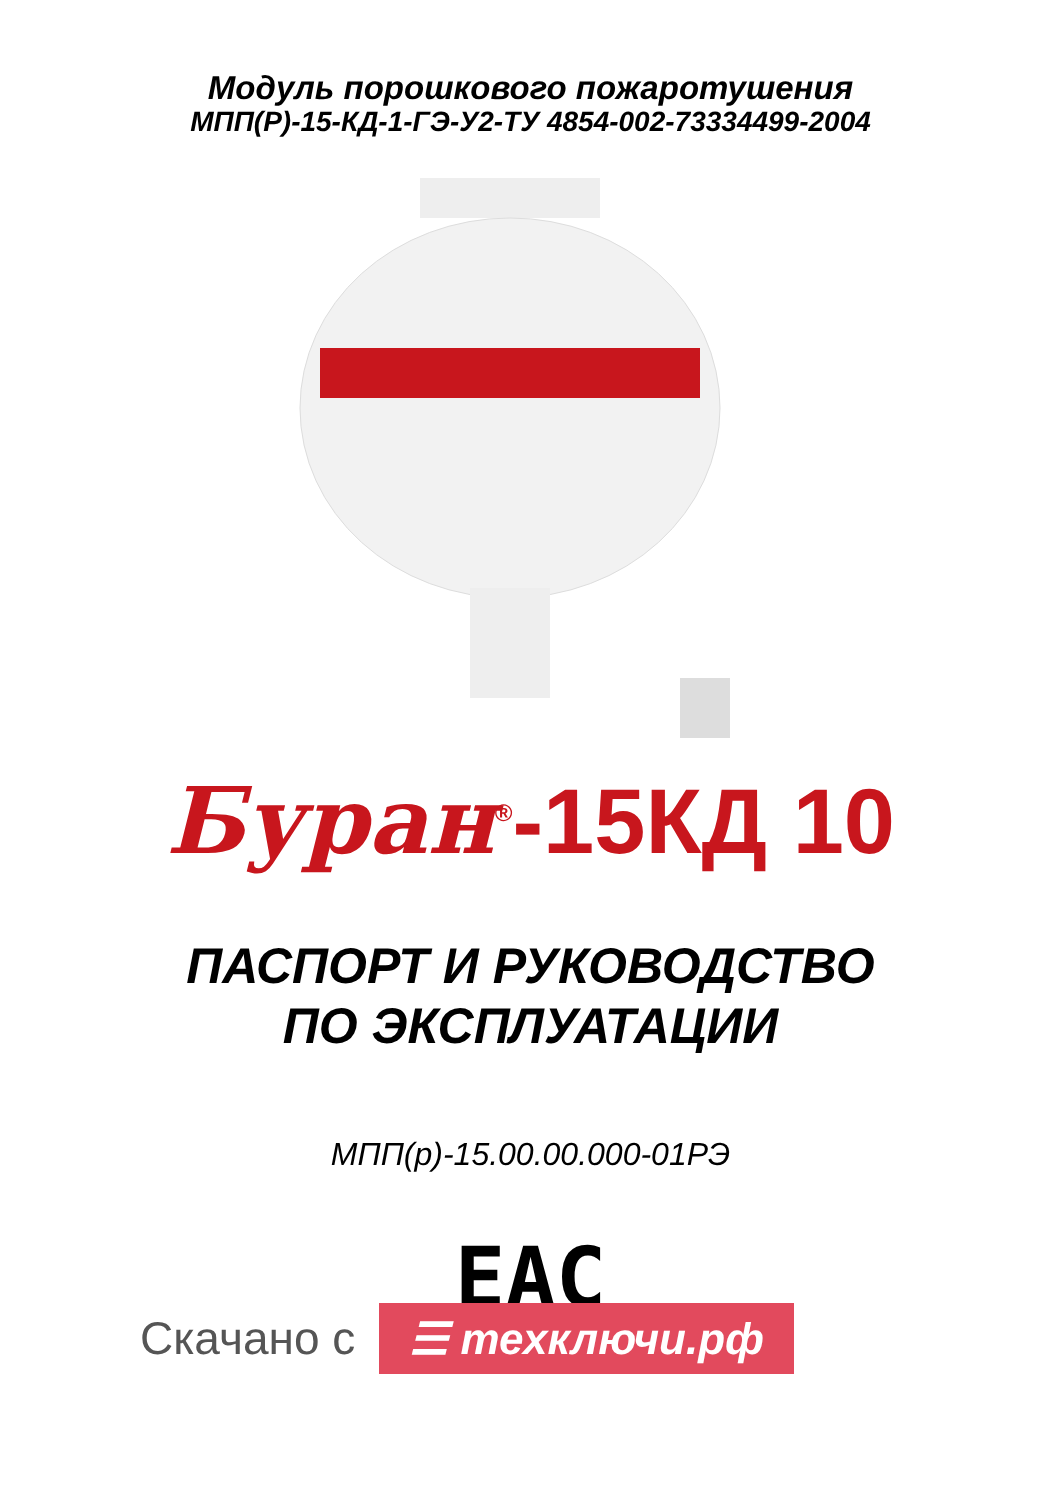Модуль порошкового пожаротушения
МПП(Р)-15-КД-1-ГЭ-У2-ТУ 4854-002-73334499-2004
Буран<sup>®</sup>-15КД 10
ПАСПОРТ И РУКОВОДСТВО
ПО ЭКСПЛУАТАЦИИ
МПП(р)-15.00.00.000-01РЭ
EAC
Скачано с ☰ техключи.рф